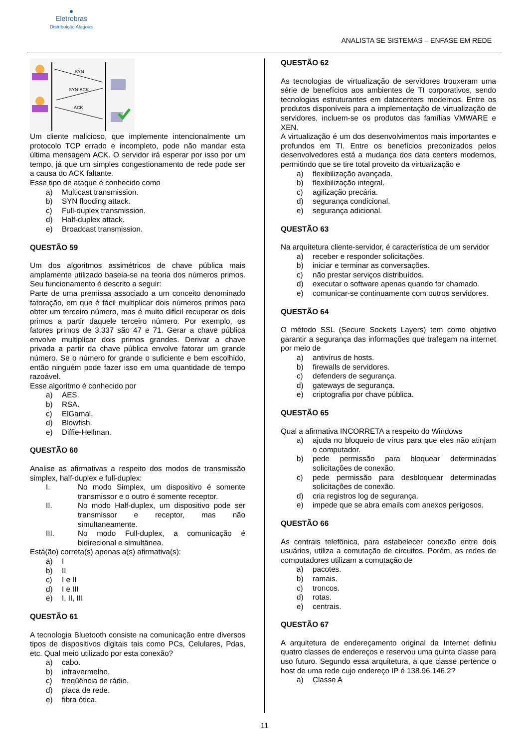●
Eletrobras
Distribuição Alagoas
ANALISTA SE SISTEMAS – ENFASE EM REDE
SYN
SYN-ACK
ACK
Um cliente malicioso, que implemente intencionalmente um protocolo TCP errado e incompleto, pode não mandar esta última mensagem ACK. O servidor irá esperar por isso por um tempo, já que um simples congestionamento de rede pode ser a causa do ACK faltante.
Esse tipo de ataque é conhecido como
a) Multicast transmission.
b) SYN flooding attack.
c) Full-duplex transmission.
d) Half-duplex attack.
e) Broadcast transmission.
QUESTÃO 59
Um dos algoritmos assimétricos de chave pública mais amplamente utilizado baseia-se na teoria dos números primos. Seu funcionamento é descrito a seguir:
Parte de uma premissa associado a um conceito denominado fatoração, em que é fácil multiplicar dois números primos para obter um terceiro número, mas é muito difícil recuperar os dois primos a partir daquele terceiro número. Por exemplo, os fatores primos de 3.337 são 47 e 71. Gerar a chave pública envolve multiplicar dois primos grandes. Derivar a chave privada a partir da chave pública envolve fatorar um grande número. Se o número for grande o suficiente e bem escolhido, então ninguém pode fazer isso em uma quantidade de tempo razoável.
Esse algoritmo é conhecido por
a) AES.
b) RSA.
c) ElGamal.
d) Blowfish.
e) Diffie-Hellman.
QUESTÃO 60
Analise as afirmativas a respeito dos modos de transmissão simplex, half-duplex e full-duplex:
I. No modo Simplex, um dispositivo é somente transmissor e o outro é somente receptor.
II. No modo Half-duplex, um dispositivo pode ser transmissor e receptor, mas não simultaneamente.
III. No modo Full-duplex, a comunicação é bidirecional e simultânea.
Está(ão) correta(s) apenas a(s) afirmativa(s):
a) I
b) II
c) I e II
d) I e III
e) I, II, III
QUESTÃO 61
A tecnologia Bluetooth consiste na comunicação entre diversos tipos de dispositivos digitais tais como PCs, Celulares, Pdas, etc. Qual meio utilizado por esta conexão?
a) cabo.
b) infravermelho.
c) freqüência de rádio.
d) placa de rede.
e) fibra ótica.
QUESTÃO 62
As tecnologias de virtualização de servidores trouxeram uma série de benefícios aos ambientes de TI corporativos, sendo tecnologias estruturantes em datacenters modernos. Entre os produtos disponíveis para a implementação de virtualização de servidores, incluem-se os produtos das famílias VMWARE e XEN.
A virtualização é um dos desenvolvimentos mais importantes e profundos em TI. Entre os benefícios preconizados pelos desenvolvedores está a mudança dos data centers modernos, permitindo que se tire total proveito da virtualização e
a) flexibilização avançada.
b) flexibilização integral.
c) agilização precária.
d) segurança condicional.
e) segurança adicional.
QUESTÃO 63
Na arquitetura cliente-servidor, é característica de um servidor
a) receber e responder solicitações.
b) iniciar e terminar as conversações.
c) não prestar serviços distribuídos.
d) executar o software apenas quando for chamado.
e) comunicar-se continuamente com outros servidores.
QUESTÃO 64
O método SSL (Secure Sockets Layers) tem como objetivo garantir a segurança das informações que trafegam na internet por meio de
a) antivírus de hosts.
b) firewalls de servidores.
c) defenders de segurança.
d) gateways de segurança.
e) criptografia por chave pública.
QUESTÃO 65
Qual a afirmativa INCORRETA a respeito do Windows
a) ajuda no bloqueio de vírus para que eles não atinjam o computador.
b) pede permissão para bloquear determinadas solicitações de conexão.
c) pede permissão para desbloquear determinadas solicitações de conexão.
d) cria registros log de segurança.
e) impede que se abra emails com anexos perigosos.
QUESTÃO 66
As centrais telefônica, para estabelecer conexão entre dois usuários, utiliza a comutação de circuitos. Porém, as redes de computadores utilizam a comutação de
a) pacotes.
b) ramais.
c) troncos.
d) rotas.
e) centrais.
QUESTÃO 67
A arquitetura de endereçamento original da Internet definiu quatro classes de endereços e reservou uma quinta classe para uso futuro. Segundo essa arquitetura, a que classe pertence o host de uma rede cujo endereço IP é 138.96.146.2?
a) Classe A
11